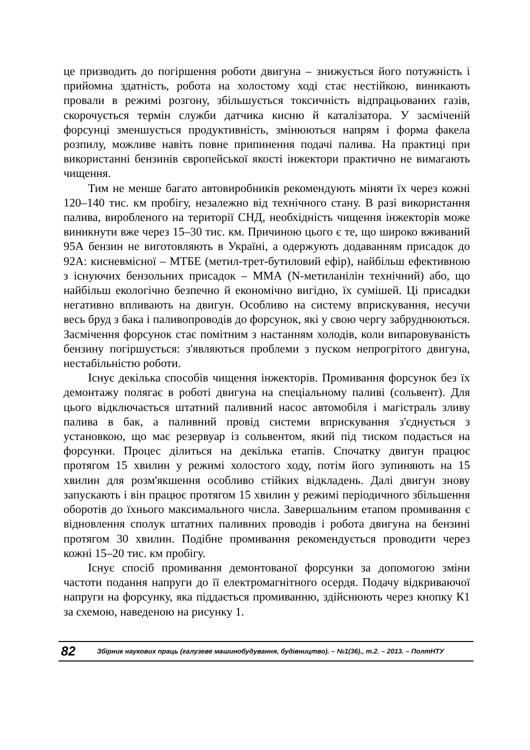це призводить до погіршення роботи двигуна – знижується його потужність і прийомна здатність, робота на холостому ході стає нестійкою, виникають провали в режимі розгону, збільшується токсичність відпрацьованих газів, скорочується термін служби датчика кисню й каталізатора. У засміченій форсунці зменшується продуктивність, змінюються напрям і форма факела розпилу, можливе навіть повне припинення подачі палива. На практиці при використанні бензинів європейської якості інжектори практично не вимагають чищення.
Тим не менше багато автовиробників рекомендують міняти їх через кожні 120–140 тис. км пробігу, незалежно від технічного стану. В разі використання палива, виробленого на території СНД, необхідність чищення інжекторів може виникнути вже через 15–30 тис. км. Причиною цього є те, що широко вживаний 95А бензин не виготовляють в Україні, а одержують додаванням присадок до 92А: кисневмісної – МТБЕ (метил-трет-бутиловий ефір), найбільш ефективною з існуючих бензольних присадок – ММА (N-метиланілін технічний) або, що найбільш екологічно безпечно й економічно вигідно, їх сумішей. Ці присадки негативно впливають на двигун. Особливо на систему вприскування, несучи весь бруд з бака і паливопроводів до форсунок, які у свою чергу забруднюються. Засмічення форсунок стає помітним з настанням холодів, коли випаровуваність бензину погіршується: з'являються проблеми з пуском непрогрітого двигуна, нестабільністю роботи.
Існує декілька способів чищення інжекторів. Промивання форсунок без їх демонтажу полягає в роботі двигуна на спеціальному паливі (сольвент). Для цього відключається штатний паливний насос автомобіля і магістраль зливу палива в бак, а паливний провід системи вприскування з'єднується з установкою, що має резервуар із сольвентом, який під тиском подається на форсунки. Процес ділиться на декілька етапів. Спочатку двигун працює протягом 15 хвилин у режимі холостого ходу, потім його зупиняють на 15 хвилин для розм'якшення особливо стійких відкладень. Далі двигун знову запускають і він працює протягом 15 хвилин у режимі періодичного збільшення оборотів до їхнього максимального числа. Завершальним етапом промивання є відновлення сполук штатних паливних проводів і робота двигуна на бензині протягом 30 хвилин. Подібне промивання рекомендується проводити через кожні 15–20 тис. км пробігу.
Існує спосіб промивання демонтованої форсунки за допомогою зміни частоти подання напруги до її електромагнітного осердя. Подачу відкриваючої напруги на форсунку, яка піддається промиванню, здійснюють через кнопку К1 за схемою, наведеною на рисунку 1.
82 Збірник наукових праць (галузеве машинобудування, будівництво). – №1(36)., т.2. – 2013. – ПолтНТУ